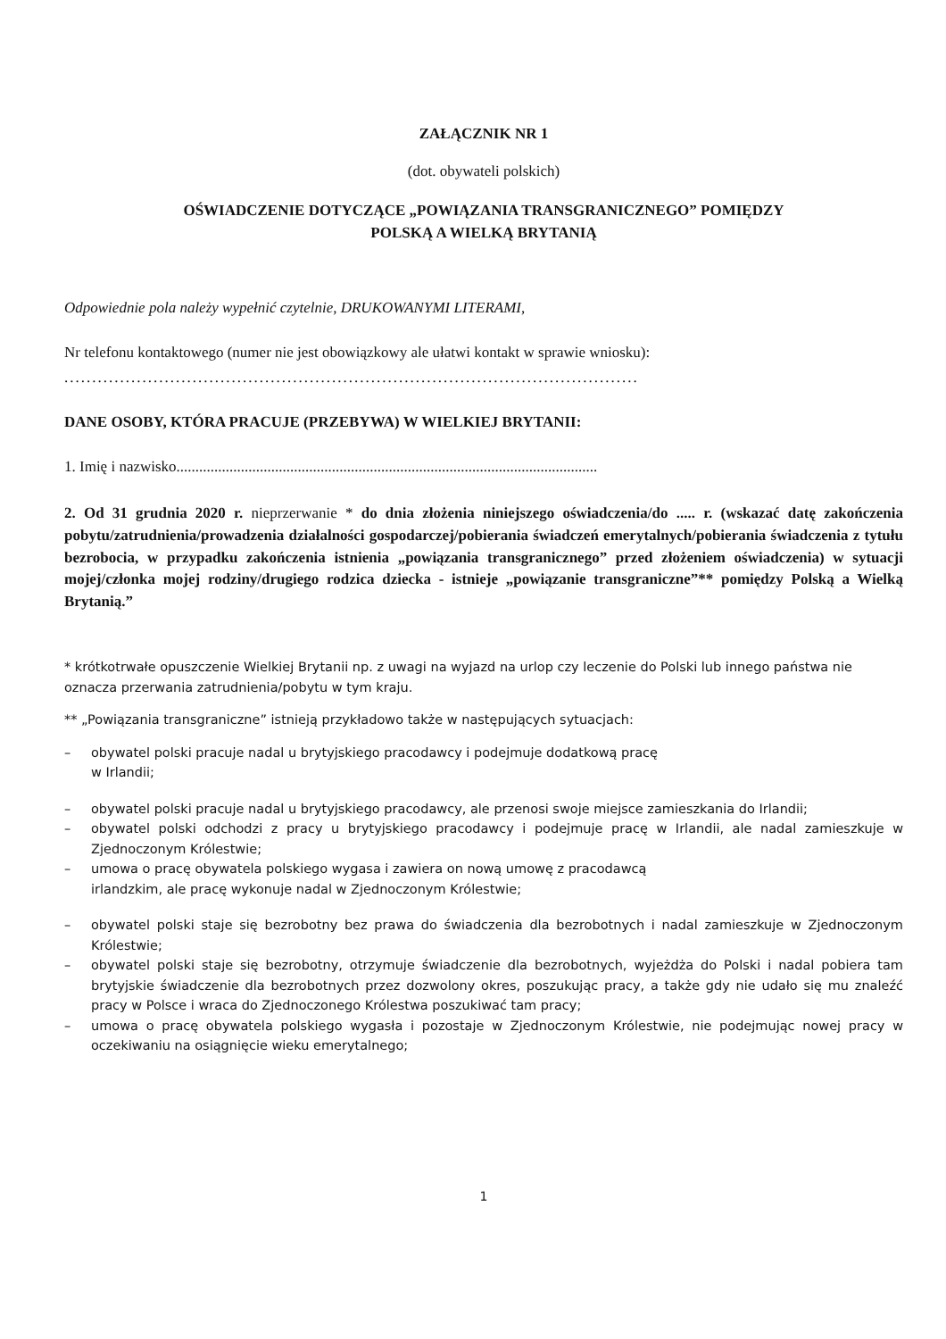ZAŁĄCZNIK NR 1
(dot. obywateli polskich)
OŚWIADCZENIE DOTYCZĄCE „POWIĄZANIA TRANSGRANICZNEGO” POMIĘDZY
POLSKĄ A WIELKĄ BRYTANIĄ
Odpowiednie pola należy wypełnić czytelnie, DRUKOWANYMI LITERAMI,
Nr telefonu kontaktowego (numer nie jest obowiązkowy ale ułatwi kontakt w sprawie wniosku):
.......................................................................................................
DANE OSOBY, KTÓRA PRACUJE (PRZEBYWA) W WIELKIEJ BRYTANII:
1. Imię i nazwisko...............................................................................................................
2. Od 31 grudnia 2020 r. nieprzerwanie * do dnia złożenia niniejszego oświadczenia/do ..... r. (wskazać datę zakończenia pobytu/zatrudnienia/prowadzenia działalności gospodarczej/pobierania świadczeń emerytalnych/pobierania świadczenia z tytułu bezrobocia, w przypadku zakończenia istnienia „powiązania transgranicznego” przed złożeniem oświadczenia) w sytuacji mojej/członka mojej rodziny/drugiego rodzica dziecka - istnieje „powiązanie transgraniczne”** pomiędzy Polską a Wielką Brytanią.”
* krótkotrwałe opuszczenie Wielkiej Brytanii np. z uwagi na wyjazd na urlop czy leczenie do Polski lub innego państwa nie oznacza przerwania zatrudnienia/pobytu w tym kraju.
** „Powiązania transgraniczne” istnieją przykładowo także w następujących sytuacjach:
– obywatel polski pracuje nadal u brytyjskiego pracodawcy i podejmuje dodatkową pracę
w Irlandii;
– obywatel polski pracuje nadal u brytyjskiego pracodawcy, ale przenosi swoje miejsce zamieszkania do Irlandii;
– obywatel polski odchodzi z pracy u brytyjskiego pracodawcy i podejmuje pracę w Irlandii, ale nadal zamieszkuje w Zjednoczonym Królestwie;
– umowa o pracę obywatela polskiego wygasa i zawiera on nową umowę z pracodawcą
irlandzkim, ale pracę wykonuje nadal w Zjednoczonym Królestwie;
– obywatel polski staje się bezrobotny bez prawa do świadczenia dla bezrobotnych i nadal zamieszkuje w Zjednoczonym Królestwie;
– obywatel polski staje się bezrobotny, otrzymuje świadczenie dla bezrobotnych, wyjeżdża do Polski i nadal pobiera tam brytyjskie świadczenie dla bezrobotnych przez dozwolony okres, poszukując pracy, a także gdy nie udało się mu znaleźć pracy w Polsce i wraca do Zjednoczonego Królestwa poszukiwać tam pracy;
– umowa o pracę obywatela polskiego wygasła i pozostaje w Zjednoczonym Królestwie, nie podejmując nowej pracy w oczekiwaniu na osiągnięcie wieku emerytalnego;
1